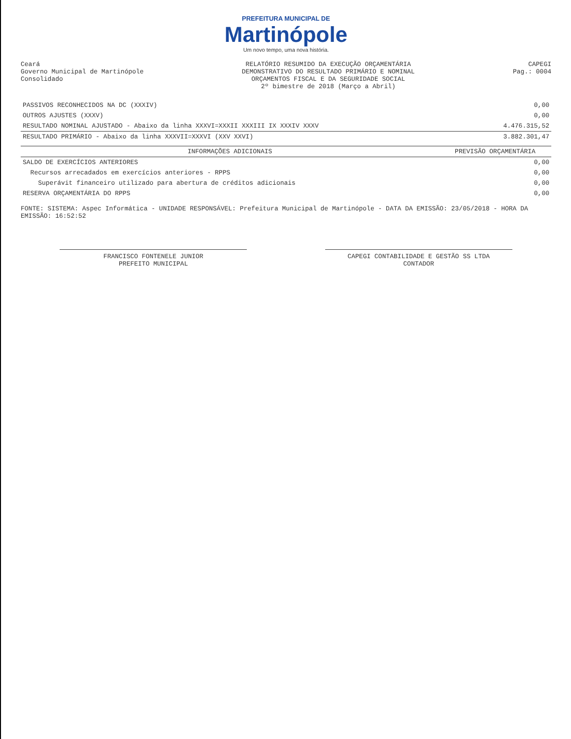PREFEITURA MUNICIPAL DE
Martinópole
Um novo tempo, uma nova história.
Ceará
Governo Municipal de Martinópole
Consolidado
RELATÓRIO RESUMIDO DA EXECUÇÃO ORÇAMENTÁRIA
DEMONSTRATIVO DO RESULTADO PRIMÁRIO E NOMINAL
ORÇAMENTOS FISCAL E DA SEGURIDADE SOCIAL
2º bimestre de 2018 (Março a Abril)
CAPEGI
Pag.: 0004
| PASSIVOS RECONHECIDOS NA DC (XXXIV) | 0,00 |
| OUTROS AJUSTES (XXXV) | 0,00 |
| RESULTADO NOMINAL AJUSTADO - Abaixo da linha XXXVI=XXXII XXXIII IX XXXIV XXXV | 4.476.315,52 |
| RESULTADO PRIMÁRIO - Abaixo da linha XXXVII=XXXVI (XXV XXVI) | 3.882.301,47 |
| INFORMAÇÕES ADICIONAIS | PREVISÃO ORÇAMENTÁRIA |
| --- | --- |
| SALDO DE EXERCÍCIOS ANTERIORES | 0,00 |
| Recursos arrecadados em exercícios anteriores - RPPS | 0,00 |
| Superávit financeiro utilizado para abertura de créditos adicionais | 0,00 |
| RESERVA ORÇAMENTÁRIA DO RPPS | 0,00 |
FONTE: SISTEMA: Aspec Informática - UNIDADE RESPONSÁVEL: Prefeitura Municipal de Martinópole - DATA DA EMISSÃO: 23/05/2018 - HORA DA EMISSÃO: 16:52:52
FRANCISCO FONTENELE JUNIOR
PREFEITO MUNICIPAL
CAPEGI CONTABILIDADE E GESTÃO SS LTDA
CONTADOR